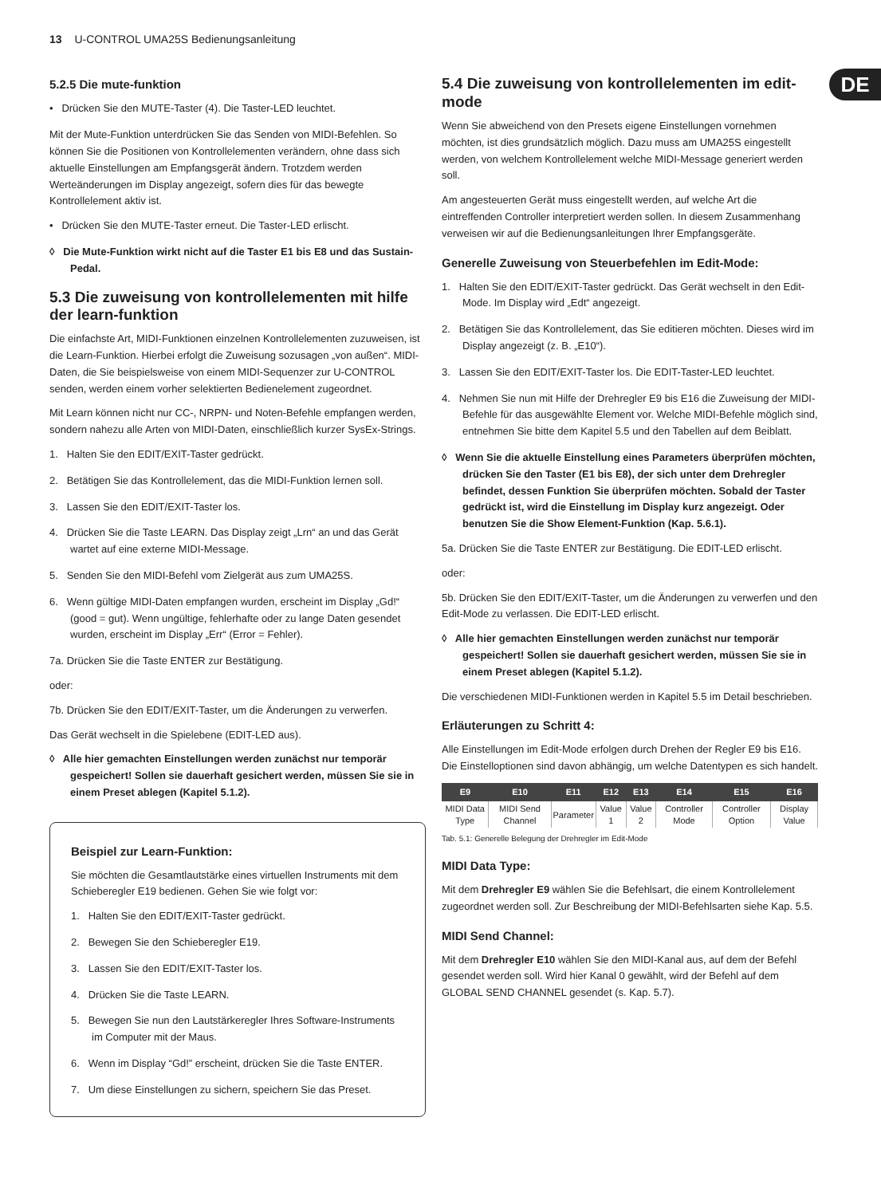13 U-CONTROL UMA25S Bedienungsanleitung
DE
5.2.5 Die mute-funktion
• Drücken Sie den MUTE-Taster (4). Die Taster-LED leuchtet.
Mit der Mute-Funktion unterdrücken Sie das Senden von MIDI-Befehlen. So können Sie die Positionen von Kontrollelementen verändern, ohne dass sich aktuelle Einstellungen am Empfangsgerät ändern. Trotzdem werden Werteänderungen im Display angezeigt, sofern dies für das bewegte Kontrollelement aktiv ist.
• Drücken Sie den MUTE-Taster erneut. Die Taster-LED erlischt.
◊ Die Mute-Funktion wirkt nicht auf die Taster E1 bis E8 und das Sustain-Pedal.
5.3 Die zuweisung von kontrollelementen mit hilfe der learn-funktion
Die einfachste Art, MIDI-Funktionen einzelnen Kontrollelementen zuzuweisen, ist die Learn-Funktion. Hierbei erfolgt die Zuweisung sozusagen „von außen“. MIDI-Daten, die Sie beispielsweise von einem MIDI-Sequenzer zur U-CONTROL senden, werden einem vorher selektierten Bedienelement zugeordnet.
Mit Learn können nicht nur CC-, NRPN- und Noten-Befehle empfangen werden, sondern nahezu alle Arten von MIDI-Daten, einschließlich kurzer SysEx-Strings.
1. Halten Sie den EDIT/EXIT-Taster gedrückt.
2. Betätigen Sie das Kontrollelement, das die MIDI-Funktion lernen soll.
3. Lassen Sie den EDIT/EXIT-Taster los.
4. Drücken Sie die Taste LEARN. Das Display zeigt „Lrn“ an und das Gerät wartet auf eine externe MIDI-Message.
5. Senden Sie den MIDI-Befehl vom Zielgerät aus zum UMA25S.
6. Wenn gültige MIDI-Daten empfangen wurden, erscheint im Display „Gd!“ (good = gut). Wenn ungültige, fehlerhafte oder zu lange Daten gesendet wurden, erscheint im Display „Err“ (Error = Fehler).
7a. Drücken Sie die Taste ENTER zur Bestätigung.
oder:
7b. Drücken Sie den EDIT/EXIT-Taster, um die Änderungen zu verwerfen.
Das Gerät wechselt in die Spielebene (EDIT-LED aus).
◊ Alle hier gemachten Einstellungen werden zunächst nur temporär gespeichert! Sollen sie dauerhaft gesichert werden, müssen Sie sie in einem Preset ablegen (Kapitel 5.1.2).
Beispiel zur Learn-Funktion:
Sie möchten die Gesamtlautstärke eines virtuellen Instruments mit dem Schieberegler E19 bedienen. Gehen Sie wie folgt vor:
1. Halten Sie den EDIT/EXIT-Taster gedrückt.
2. Bewegen Sie den Schieberegler E19.
3. Lassen Sie den EDIT/EXIT-Taster los.
4. Drücken Sie die Taste LEARN.
5. Bewegen Sie nun den Lautstärkeregler Ihres Software-Instruments im Computer mit der Maus.
6. Wenn im Display “Gd!” erscheint, drücken Sie die Taste ENTER.
7. Um diese Einstellungen zu sichern, speichern Sie das Preset.
5.4 Die zuweisung von kontrollelementen im edit-mode
Wenn Sie abweichend von den Presets eigene Einstellungen vornehmen möchten, ist dies grundsätzlich möglich. Dazu muss am UMA25S eingestellt werden, von welchem Kontrollelement welche MIDI-Message generiert werden soll.
Am angesteuerten Gerät muss eingestellt werden, auf welche Art die eintreffenden Controller interpretiert werden sollen. In diesem Zusammenhang verweisen wir auf die Bedienungsanleitungen Ihrer Empfangsgeräte.
Generelle Zuweisung von Steuerbefehlen im Edit-Mode:
1. Halten Sie den EDIT/EXIT-Taster gedrückt. Das Gerät wechselt in den Edit-Mode. Im Display wird „Edt“ angezeigt.
2. Betätigen Sie das Kontrollelement, das Sie editieren möchten. Dieses wird im Display angezeigt (z. B. „E10“).
3. Lassen Sie den EDIT/EXIT-Taster los. Die EDIT-Taster-LED leuchtet.
4. Nehmen Sie nun mit Hilfe der Drehregler E9 bis E16 die Zuweisung der MIDI-Befehle für das ausgewählte Element vor. Welche MIDI-Befehle möglich sind, entnehmen Sie bitte dem Kapitel 5.5 und den Tabellen auf dem Beiblatt.
◊ Wenn Sie die aktuelle Einstellung eines Parameters überprüfen möchten, drücken Sie den Taster (E1 bis E8), der sich unter dem Drehregler befindet, dessen Funktion Sie überprüfen möchten. Sobald der Taster gedrückt ist, wird die Einstellung im Display kurz angezeigt. Oder benutzen Sie die Show Element-Funktion (Kap. 5.6.1).
5a. Drücken Sie die Taste ENTER zur Bestätigung. Die EDIT-LED erlischt.
oder:
5b. Drücken Sie den EDIT/EXIT-Taster, um die Änderungen zu verwerfen und den Edit-Mode zu verlassen. Die EDIT-LED erlischt.
◊ Alle hier gemachten Einstellungen werden zunächst nur temporär gespeichert! Sollen sie dauerhaft gesichert werden, müssen Sie sie in einem Preset ablegen (Kapitel 5.1.2).
Die verschiedenen MIDI-Funktionen werden in Kapitel 5.5 im Detail beschrieben.
Erläuterungen zu Schritt 4:
Alle Einstellungen im Edit-Mode erfolgen durch Drehen der Regler E9 bis E16. Die Einstelloptionen sind davon abhängig, um welche Datentypen es sich handelt.
| E9 | E10 | E11 | E12 | E13 | E14 | E15 | E16 |
| --- | --- | --- | --- | --- | --- | --- | --- |
| MIDI Data Type | MIDI Send Channel | Parameter | Value 1 | Value 2 | Controller Mode | Controller Option | Display Value |
Tab. 5.1: Generelle Belegung der Drehregler im Edit-Mode
MIDI Data Type:
Mit dem Drehregler E9 wählen Sie die Befehlsart, die einem Kontrollelement zugeordnet werden soll. Zur Beschreibung der MIDI-Befehlsarten siehe Kap. 5.5.
MIDI Send Channel:
Mit dem Drehregler E10 wählen Sie den MIDI-Kanal aus, auf dem der Befehl gesendet werden soll. Wird hier Kanal 0 gewählt, wird der Befehl auf dem GLOBAL SEND CHANNEL gesendet (s. Kap. 5.7).